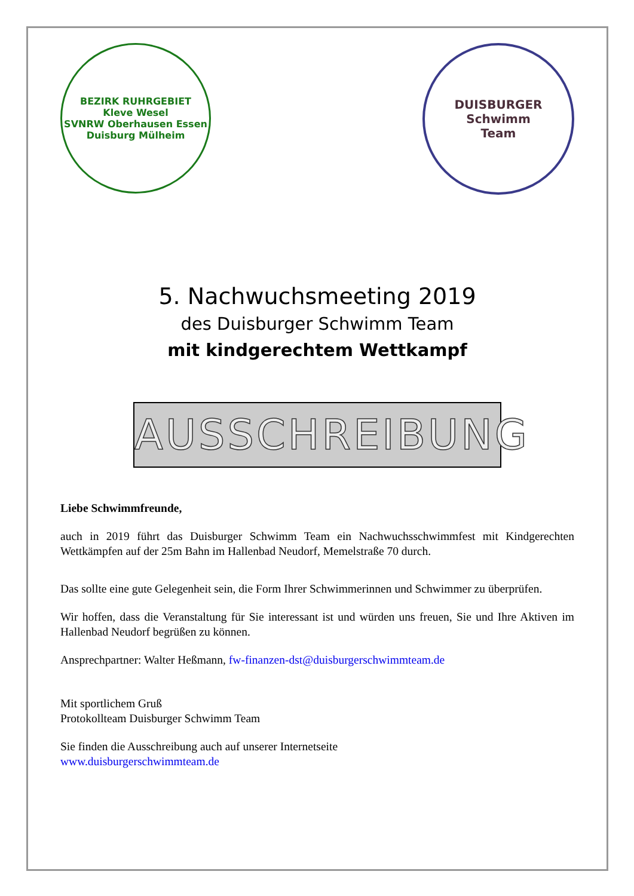BEZIRK RUHRGEBIET
Kleve Wesel
SVNRW Oberhausen Essen
Duisburg Mülheim
DUISBURGER
Schwimm
Team
5. Nachwuchsmeeting 2019
des Duisburger Schwimm Team
mit kindgerechtem Wettkampf
AUSSCHREIBUNG
Liebe Schwimmfreunde,
auch in 2019 führt das Duisburger Schwimm Team ein Nachwuchsschwimmfest mit Kindgerechten Wettkämpfen auf der 25m Bahn im Hallenbad Neudorf, Memelstraße 70 durch.
Das sollte eine gute Gelegenheit sein, die Form Ihrer Schwimmerinnen und Schwimmer zu überprüfen.
Wir hoffen, dass die Veranstaltung für Sie interessant ist und würden uns freuen, Sie und Ihre Aktiven im Hallenbad Neudorf begrüßen zu können.
Ansprechpartner: Walter Heßmann, fw-finanzen-dst@duisburgerschwimmteam.de
Mit sportlichem Gruß
Protokollteam Duisburger Schwimm Team
Sie finden die Ausschreibung auch auf unserer Internetseite
www.duisburgerschwimmteam.de